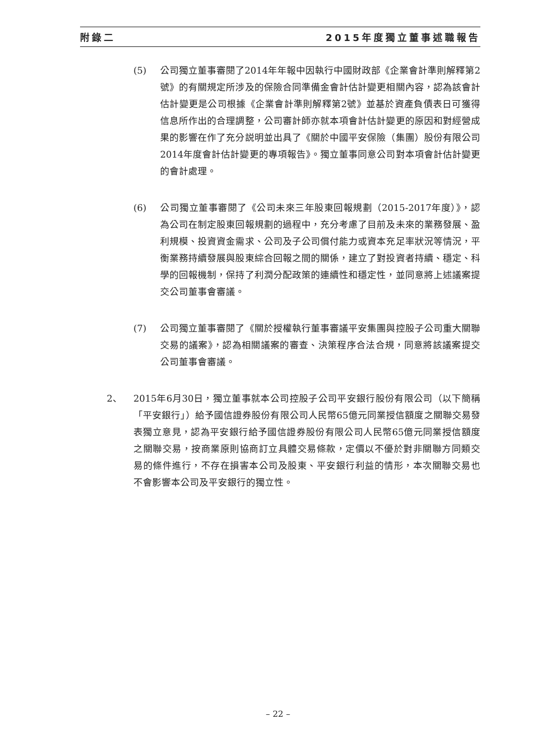附錄二 2015年度獨立董事述職報告
(5) 公司獨立董事審閱了2014年年報中因執行中國財政部《企業會計準則解釋第2號》的有關規定所涉及的保險合同準備金會計估計變更相關內容，認為該會計估計變更是公司根據《企業會計準則解釋第2號》並基於資產負債表日可獲得信息所作出的合理調整，公司審計師亦就本項會計估計變更的原因和對經營成果的影響在作了充分説明並出具了《關於中國平安保險（集團）股份有限公司2014年度會計估計變更的專項報告》。獨立董事同意公司對本項會計估計變更的會計處理。
(6) 公司獨立董事審閱了《公司未來三年股東回報規劃（2015-2017年度）》，認為公司在制定股東回報規劃的過程中，充分考慮了目前及未來的業務發展、盈利規模、投資資金需求、公司及子公司償付能力或資本充足率狀況等情況，平衡業務持續發展與股東綜合回報之間的關係，建立了對投資者持續、穩定、科學的回報機制，保持了利潤分配政策的連續性和穩定性，並同意將上述議案提交公司董事會審議。
(7) 公司獨立董事審閱了《關於授權執行董事審議平安集團與控股子公司重大關聯交易的議案》，認為相關議案的審查、決策程序合法合規，同意將該議案提交公司董事會審議。
2、 2015年6月30日，獨立董事就本公司控股子公司平安銀行股份有限公司（以下簡稱「平安銀行」）給予國信證券股份有限公司人民幣65億元同業授信額度之關聯交易發表獨立意見，認為平安銀行給予國信證券股份有限公司人民幣65億元同業授信額度之關聯交易，按商業原則協商訂立具體交易條款，定價以不優於對非關聯方同類交易的條件進行，不存在損害本公司及股東、平安銀行利益的情形，本次關聯交易也不會影響本公司及平安銀行的獨立性。
– 22 –